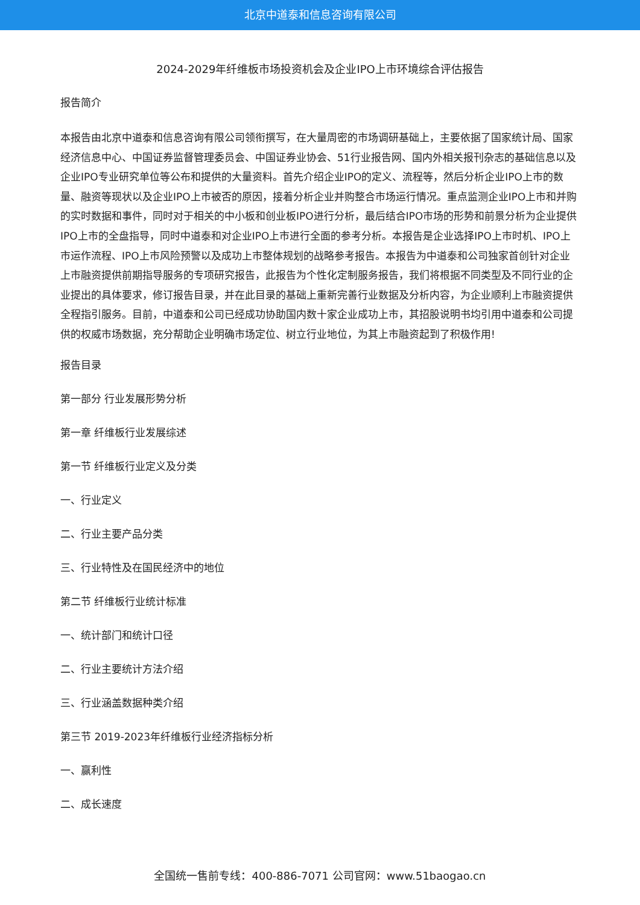北京中道泰和信息咨询有限公司
2024-2029年纤维板市场投资机会及企业IPO上市环境综合评估报告
报告简介
本报告由北京中道泰和信息咨询有限公司领衔撰写，在大量周密的市场调研基础上，主要依据了国家统计局、国家经济信息中心、中国证券监督管理委员会、中国证券业协会、51行业报告网、国内外相关报刊杂志的基础信息以及企业IPO专业研究单位等公布和提供的大量资料。首先介绍企业IPO的定义、流程等，然后分析企业IPO上市的数量、融资等现状以及企业IPO上市被否的原因，接着分析企业并购整合市场运行情况。重点监测企业IPO上市和并购的实时数据和事件，同时对于相关的中小板和创业板IPO进行分析，最后结合IPO市场的形势和前景分析为企业提供IPO上市的全盘指导，同时中道泰和对企业IPO上市进行全面的参考分析。本报告是企业选择IPO上市时机、IPO上市运作流程、IPO上市风险预警以及成功上市整体规划的战略参考报告。本报告为中道泰和公司独家首创针对企业上市融资提供前期指导服务的专项研究报告，此报告为个性化定制服务报告，我们将根据不同类型及不同行业的企业提出的具体要求，修订报告目录，并在此目录的基础上重新完善行业数据及分析内容，为企业顺利上市融资提供全程指引服务。目前，中道泰和公司已经成功协助国内数十家企业成功上市，其招股说明书均引用中道泰和公司提供的权威市场数据，充分帮助企业明确市场定位、树立行业地位，为其上市融资起到了积极作用!
报告目录
第一部分 行业发展形势分析
第一章 纤维板行业发展综述
第一节 纤维板行业定义及分类
一、行业定义
二、行业主要产品分类
三、行业特性及在国民经济中的地位
第二节 纤维板行业统计标准
一、统计部门和统计口径
二、行业主要统计方法介绍
三、行业涵盖数据种类介绍
第三节 2019-2023年纤维板行业经济指标分析
一、赢利性
二、成长速度
全国统一售前专线：400-886-7071 公司官网：www.51baogao.cn